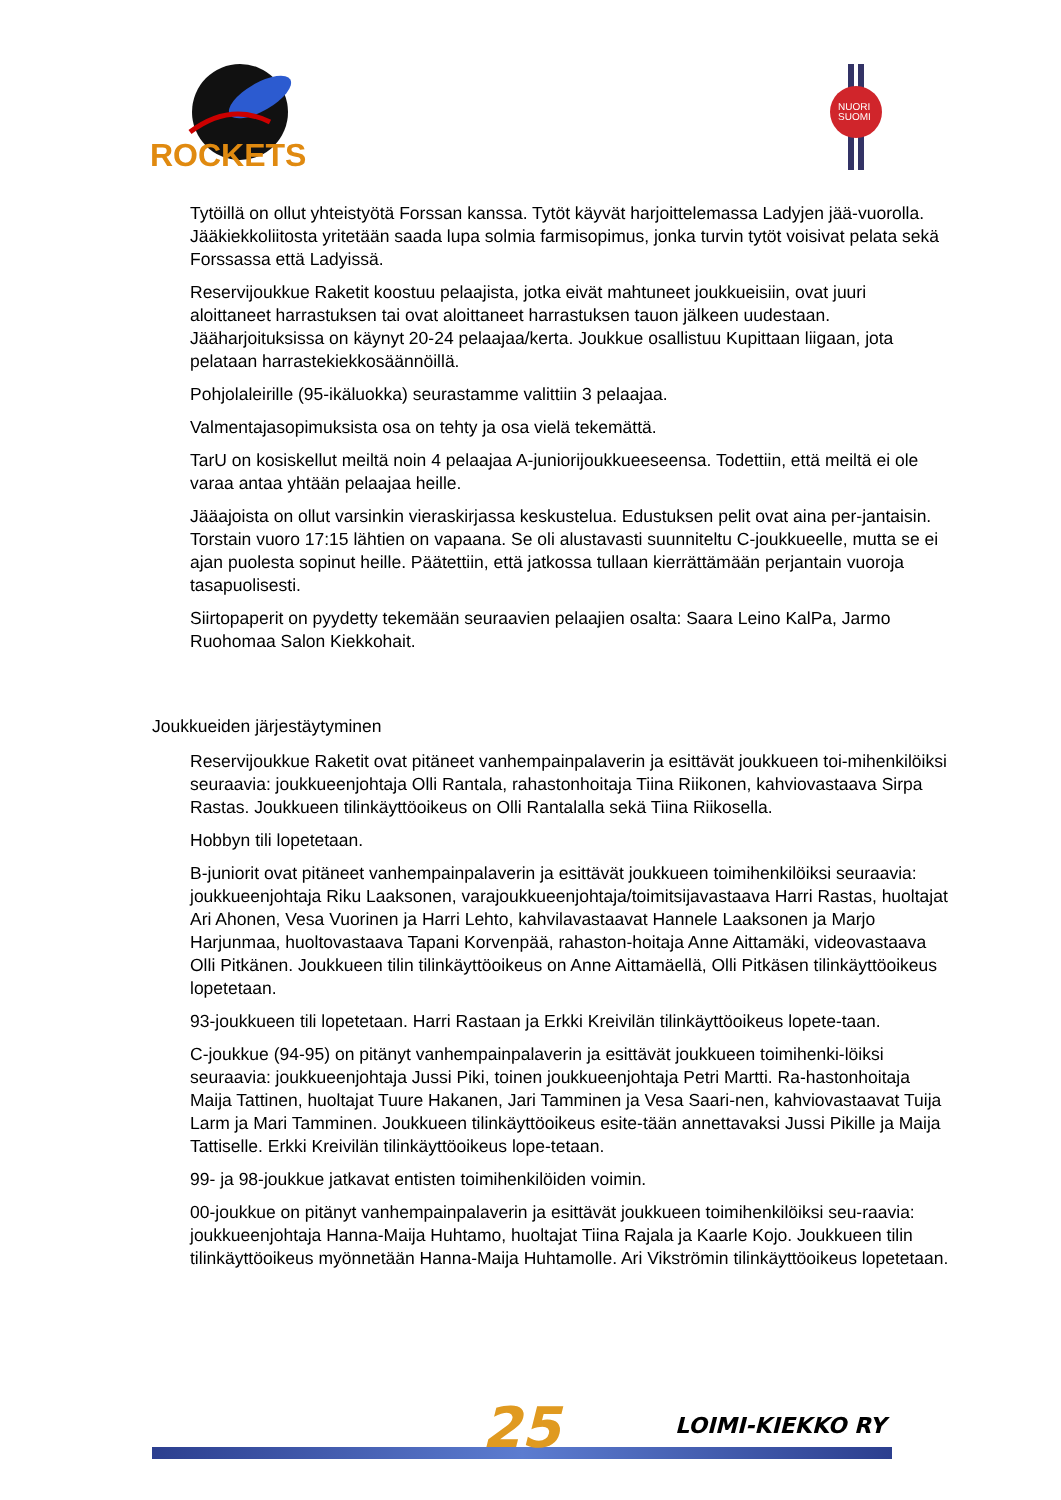ROCKETS
NUORI
SUOMI
Tytöillä on ollut yhteistyötä Forssan kanssa. Tytöt käyvät harjoittelemassa Ladyjen jää-vuorolla. Jääkiekkoliitosta yritetään saada lupa solmia farmisopimus, jonka turvin tytöt voisivat pelata sekä Forssassa että Ladyissä.
Reservijoukkue Raketit koostuu pelaajista, jotka eivät mahtuneet joukkueisiin, ovat juuri aloittaneet harrastuksen tai ovat aloittaneet harrastuksen tauon jälkeen uudestaan. Jääharjoituksissa on käynyt 20-24 pelaajaa/kerta. Joukkue osallistuu Kupittaan liigaan, jota pelataan harrastekiekkosäännöillä.
Pohjolaleirille (95-ikäluokka) seurastamme valittiin 3 pelaajaa.
Valmentajasopimuksista osa on tehty ja osa vielä tekemättä.
TarU on kosiskellut meiltä noin 4 pelaajaa A-juniorijoukkueeseensa. Todettiin, että meiltä ei ole varaa antaa yhtään pelaajaa heille.
Jääajoista on ollut varsinkin vieraskirjassa keskustelua. Edustuksen pelit ovat aina per-jantaisin. Torstain vuoro 17:15 lähtien on vapaana. Se oli alustavasti suunniteltu C-joukkueelle, mutta se ei ajan puolesta sopinut heille. Päätettiin, että jatkossa tullaan kierrättämään perjantain vuoroja tasapuolisesti.
Siirtopaperit on pyydetty tekemään seuraavien pelaajien osalta: Saara Leino KalPa, Jarmo Ruohomaa Salon Kiekkohait.
Joukkueiden järjestäytyminen
Reservijoukkue Raketit ovat pitäneet vanhempainpalaverin ja esittävät joukkueen toi-mihenkilöiksi seuraavia: joukkueenjohtaja Olli Rantala, rahastonhoitaja Tiina Riikonen, kahviovastaava Sirpa Rastas. Joukkueen tilinkäyttöoikeus on Olli Rantalalla sekä Tiina Riikosella.
Hobbyn tili lopetetaan.
B-juniorit ovat pitäneet vanhempainpalaverin ja esittävät joukkueen toimihenkilöiksi seuraavia: joukkueenjohtaja Riku Laaksonen, varajoukkueenjohtaja/toimitsijavastaava Harri Rastas, huoltajat Ari Ahonen, Vesa Vuorinen ja Harri Lehto, kahvilavastaavat Hannele Laaksonen ja Marjo Harjunmaa, huoltovastaava Tapani Korvenpää, rahaston-hoitaja Anne Aittamäki, videovastaava Olli Pitkänen. Joukkueen tilin tilinkäyttöoikeus on Anne Aittamäellä, Olli Pitkäsen tilinkäyttöoikeus lopetetaan.
93-joukkueen tili lopetetaan. Harri Rastaan ja Erkki Kreivilän tilinkäyttöoikeus lopete-taan.
C-joukkue (94-95) on pitänyt vanhempainpalaverin ja esittävät joukkueen toimihenki-löiksi seuraavia: joukkueenjohtaja Jussi Piki, toinen joukkueenjohtaja Petri Martti. Ra-hastonhoitaja Maija Tattinen, huoltajat Tuure Hakanen, Jari Tamminen ja Vesa Saari-nen, kahviovastaavat Tuija Larm ja Mari Tamminen. Joukkueen tilinkäyttöoikeus esite-tään annettavaksi Jussi Pikille ja Maija Tattiselle. Erkki Kreivilän tilinkäyttöoikeus lope-tetaan.
99- ja 98-joukkue jatkavat entisten toimihenkilöiden voimin.
00-joukkue on pitänyt vanhempainpalaverin ja esittävät joukkueen toimihenkilöiksi seu-raavia: joukkueenjohtaja Hanna-Maija Huhtamo, huoltajat Tiina Rajala ja Kaarle Kojo. Joukkueen tilin tilinkäyttöoikeus myönnetään Hanna-Maija Huhtamolle. Ari Vikströmin tilinkäyttöoikeus lopetetaan.
25 LOIMI-KIEKKO RY